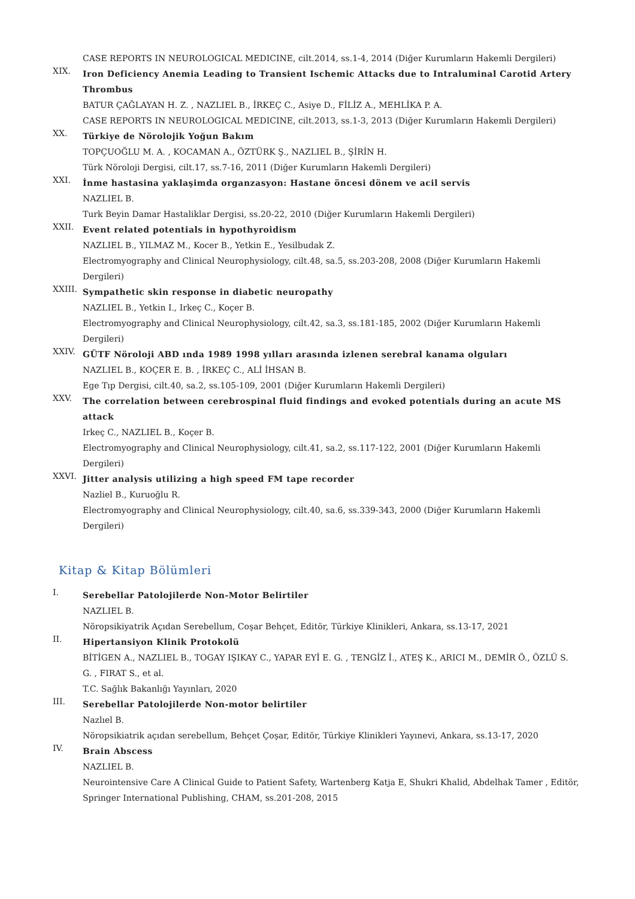CASE REPORTS IN NEUROLOGICAL MEDICINE, cilt.2014, ss.1-4, 2014 (Diğer Kurumların Hakemli Dergileri)
XIX.
Iron Deficiency Anemia Leading to Transient Ischemic Attacks due to Intraluminal Carotid Artery Thrombus
BATUR ÇAĞLAYAN H. Z. , NAZLIEL B., İRKEÇ C., Asiye D., FİLİZ A., MEHLİKA P. A.
CASE REPORTS IN NEUROLOGICAL MEDICINE, cilt.2013, ss.1-3, 2013 (Diğer Kurumların Hakemli Dergileri)
XX.
Türkiye de Nörolojik Yoğun Bakım
TOPÇUOĞLU M. A. , KOCAMAN A., ÖZTÜRK Ş., NAZLIEL B., ŞİRİN H.
Türk Nöroloji Dergisi, cilt.17, ss.7-16, 2011 (Diğer Kurumların Hakemli Dergileri)
XXI.
İnme hastasina yaklaşimda organzasyon: Hastane öncesi dönem ve acil servis
NAZLIEL B.
Turk Beyin Damar Hastaliklar Dergisi, ss.20-22, 2010 (Diğer Kurumların Hakemli Dergileri)
XXII.
Event related potentials in hypothyroidism
NAZLIEL B., YILMAZ M., Kocer B., Yetkin E., Yesilbudak Z.
Electromyography and Clinical Neurophysiology, cilt.48, sa.5, ss.203-208, 2008 (Diğer Kurumların Hakemli Dergileri)
XXIII.
Sympathetic skin response in diabetic neuropathy
NAZLIEL B., Yetkin I., Irkeç C., Koçer B.
Electromyography and Clinical Neurophysiology, cilt.42, sa.3, ss.181-185, 2002 (Diğer Kurumların Hakemli Dergileri)
XXIV.
GÜTF Nöroloji ABD ında 1989 1998 yılları arasında izlenen serebral kanama olguları
NAZLIEL B., KOÇER E. B. , İRKEÇ C., ALİ İHSAN B.
Ege Tıp Dergisi, cilt.40, sa.2, ss.105-109, 2001 (Diğer Kurumların Hakemli Dergileri)
XXV.
The correlation between cerebrospinal fluid findings and evoked potentials during an acute MS attack
Irkeç C., NAZLIEL B., Koçer B.
Electromyography and Clinical Neurophysiology, cilt.41, sa.2, ss.117-122, 2001 (Diğer Kurumların Hakemli Dergileri)
XXVI.
Jitter analysis utilizing a high speed FM tape recorder
Nazliel B., Kuruoğlu R.
Electromyography and Clinical Neurophysiology, cilt.40, sa.6, ss.339-343, 2000 (Diğer Kurumların Hakemli Dergileri)
Kitap & Kitap Bölümleri
I.
Serebellar Patolojilerde Non-Motor Belirtiler
NAZLIEL B.
Nöropsikiyatrik Açıdan Serebellum, Coşar Behçet, Editör, Türkiye Klinikleri, Ankara, ss.13-17, 2021
II.
Hipertansiyon Klinik Protokolü
BİTİGEN A., NAZLIEL B., TOGAY IŞIKAY C., YAPAR EYİ E. G. , TENGİZ İ., ATEŞ K., ARICI M., DEMİR Ö., ÖZLÜ S. G. , FIRAT S., et al.
T.C. Sağlık Bakanlığı Yayınları, 2020
III.
Serebellar Patolojilerde Non-motor belirtiler
Nazlıel B.
Nöropsikiatrik açıdan serebellum, Behçet Çoşar, Editör, Türkiye Klinikleri Yayınevi, Ankara, ss.13-17, 2020
IV.
Brain Abscess
NAZLIEL B.
Neurointensive Care A Clinical Guide to Patient Safety, Wartenberg Katja E, Shukri Khalid, Abdelhak Tamer , Editör, Springer International Publishing, CHAM, ss.201-208, 2015